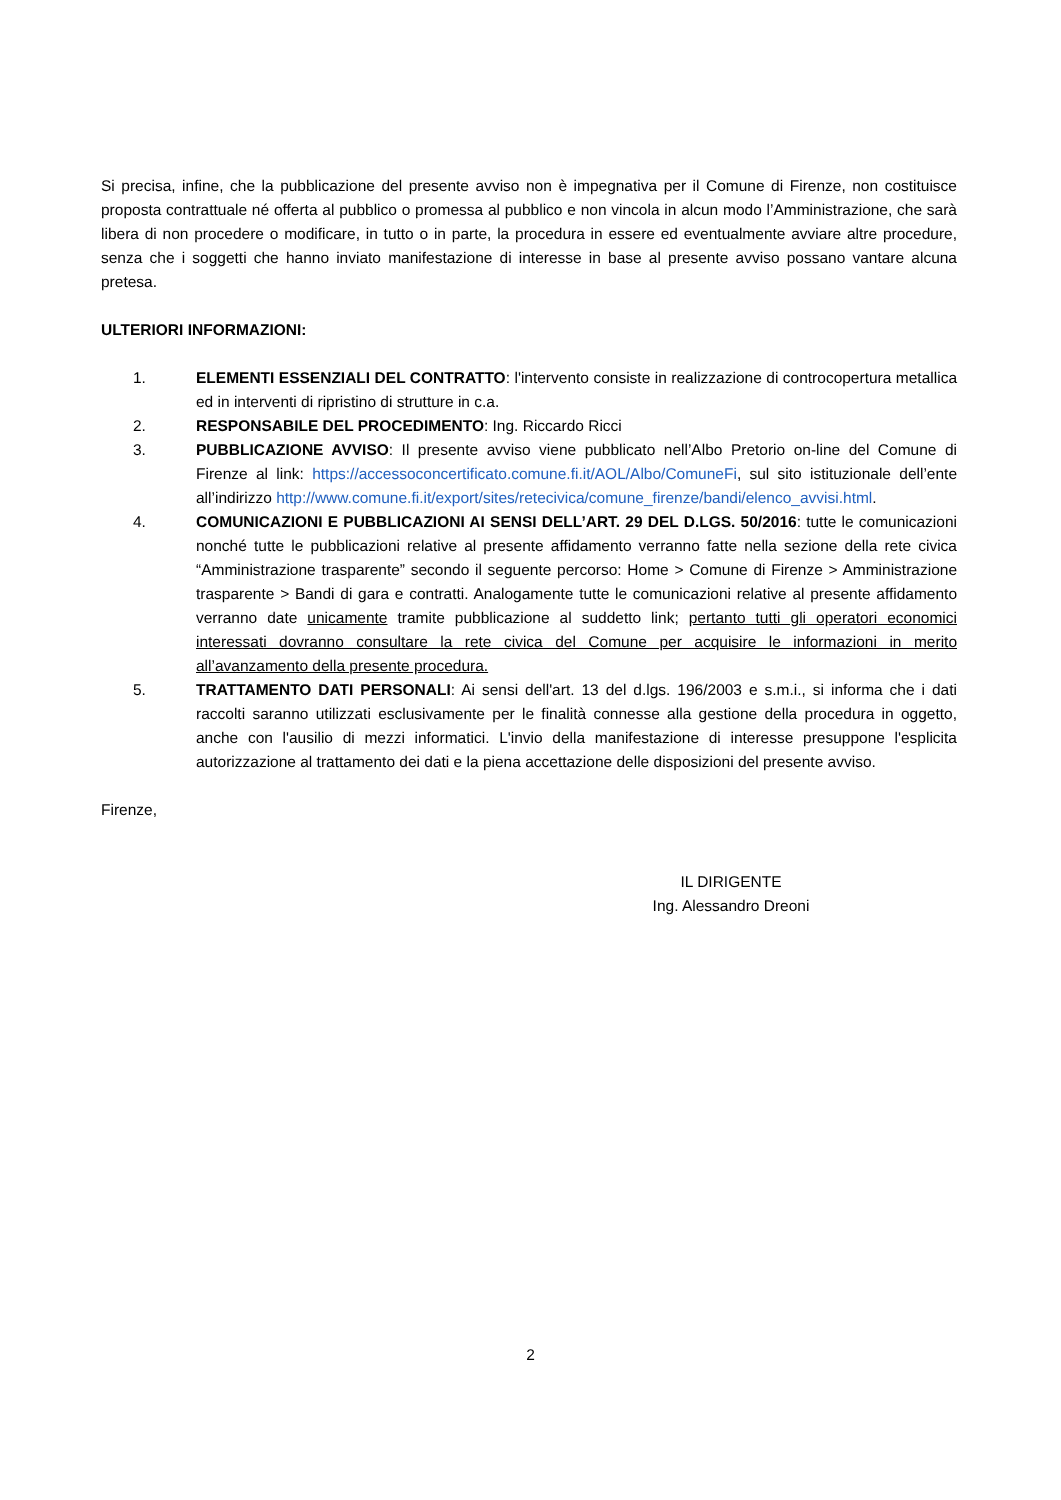Si precisa, infine, che la pubblicazione del presente avviso non è impegnativa per il Comune di Firenze, non costituisce proposta contrattuale né offerta al pubblico o promessa al pubblico e non vincola in alcun modo l’Amministrazione, che sarà libera di non procedere o modificare, in tutto o in parte, la procedura in essere ed eventualmente avviare altre procedure, senza che i soggetti che hanno inviato manifestazione di interesse in base al presente avviso possano vantare alcuna pretesa.
ULTERIORI INFORMAZIONI:
1. ELEMENTI ESSENZIALI DEL CONTRATTO: l'intervento consiste in realizzazione di controcopertura metallica ed in interventi di ripristino di strutture in c.a.
2. RESPONSABILE DEL PROCEDIMENTO: Ing. Riccardo Ricci
3. PUBBLICAZIONE AVVISO: Il presente avviso viene pubblicato nell’Albo Pretorio on-line del Comune di Firenze al link: https://accessoconcertificato.comune.fi.it/AOL/Albo/ComuneFi, sul sito istituzionale dell’ente all’indirizzo http://www.comune.fi.it/export/sites/retecivica/comune_firenze/bandi/elenco_avvisi.html.
4. COMUNICAZIONI E PUBBLICAZIONI AI SENSI DELL’ART. 29 DEL D.LGS. 50/2016: tutte le comunicazioni nonché tutte le pubblicazioni relative al presente affidamento verranno fatte nella sezione della rete civica “Amministrazione trasparente” secondo il seguente percorso: Home > Comune di Firenze > Amministrazione trasparente > Bandi di gara e contratti. Analogamente tutte le comunicazioni relative al presente affidamento verranno date unicamente tramite pubblicazione al suddetto link; pertanto tutti gli operatori economici interessati dovranno consultare la rete civica del Comune per acquisire le informazioni in merito all’avanzamento della presente procedura.
5. TRATTAMENTO DATI PERSONALI: Ai sensi dell'art. 13 del d.lgs. 196/2003 e s.m.i., si informa che i dati raccolti saranno utilizzati esclusivamente per le finalità connesse alla gestione della procedura in oggetto, anche con l'ausilio di mezzi informatici. L'invio della manifestazione di interesse presuppone l'esplicita autorizzazione al trattamento dei dati e la piena accettazione delle disposizioni del presente avviso.
Firenze,
IL DIRIGENTE
Ing. Alessandro Dreoni
2